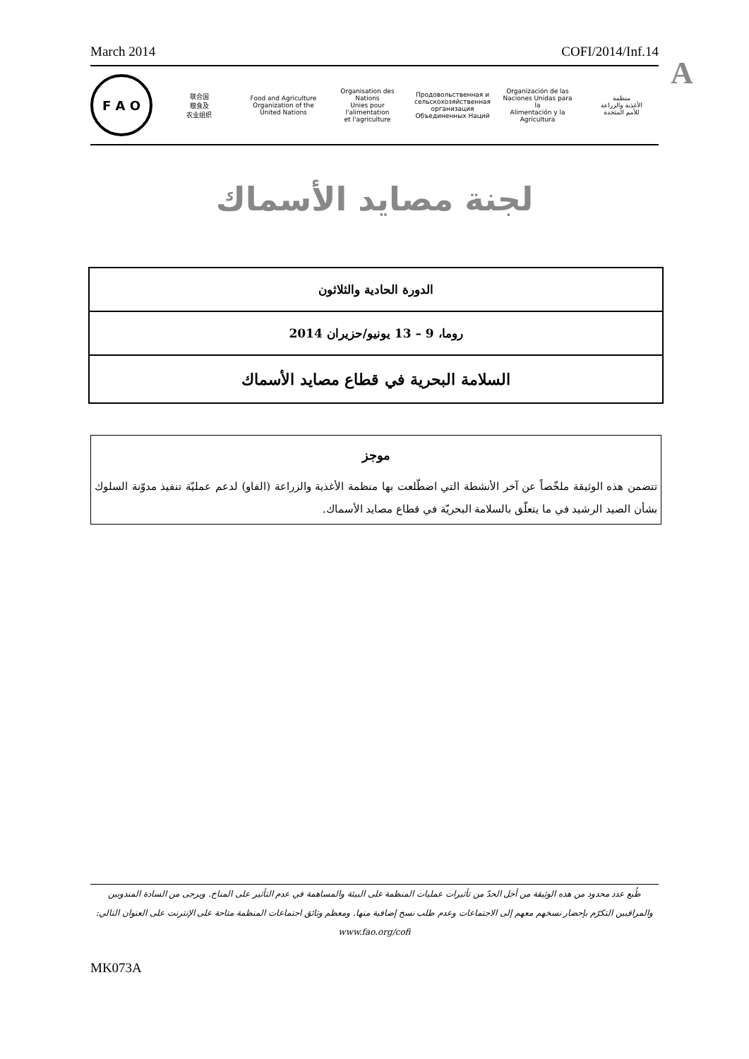March 2014 COFI/2014/Inf.14
A
F A O
联合国
粮食及
农业组织
Food and Agriculture
Organization of the
United Nations
Organisation des Nations
Unies pour l'alimentation
et l'agriculture
Продовольственная и
сельскохозяйственная организация
Объединенных Наций
Organización de las
Naciones Unidas para la
Alimentación y la Agricultura
منظمة
الأغذية والزراعة
للأمم المتحدة
لجنة مصايد الأسماك
الدورة الحادية والثلاثون
روما، 9 – 13 يونيو/حزيران 2014
السلامة البحرية في قطاع مصايد الأسماك
موجز
تتضمن هذه الوثيقة ملخّصاً عن آخر الأنشطة التي اضطّلعت بها منظمة الأغذية والزراعة (الفاو) لدعم عمليّة تنفيذ مدوّنة السلوك بشأن الصيد الرشيد في ما يتعلّق بالسلامة البحريّة في قطاع مصايد الأسماك.
طُبع عدد محدود من هذه الوثيقة من أجل الحدّ من تأثيرات عمليات المنظمة على البيئة والمساهمة في عدم التأثير على المناخ. ويرجى من السادة المندوبين والمراقبين التكرّم بإحضار نسخهم معهم إلى الاجتماعات وعدم طلب نسخ إضافية منها. ومعظم وثائق اجتماعات المنظمة متاحة على الإنترنت على العنوان التالي: www.fao.org/cofi
MK073A